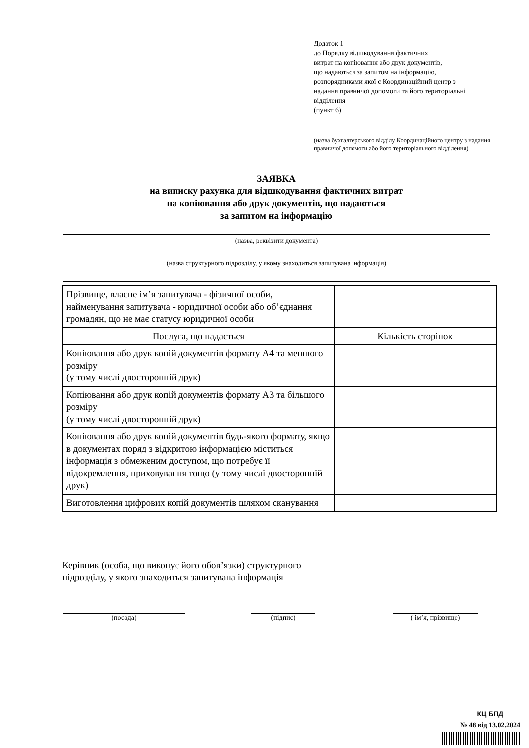Додаток 1
до Порядку відшкодування фактичних
витрат на копіювання або друк документів,
що надаються за запитом на інформацію,
розпорядниками якої є Координаційний центр з
надання правничої допомоги та його територіальні
відділення
(пункт 6)
(назва бухгалтерського відділу Координаційного центру з надання правничої допомоги або його територіального відділення)
ЗАЯВКА
на виписку рахунка для відшкодування фактичних витрат
на копіювання або друк документів, що надаються
за запитом на інформацію
(назва, реквізити документа)
(назва структурного підрозділу, у якому знаходиться запитувана інформація)
| Прізвище, власне ім’я запитувача - фізичної особи, найменування запитувача - юридичної особи або об’єднання громадян, що не має статусу юридичної особи | |
| Послуга, що надається | Кількість сторінок |
| Копіювання або друк копій документів формату А4 та меншого розміру (у тому числі двосторонній друк) | |
| Копіювання або друк копій документів формату А3 та більшого розміру (у тому числі двосторонній друк) | |
| Копіювання або друк копій документів будь-якого формату, якщо в документах поряд з відкритою інформацією міститься інформація з обмеженим доступом, що потребує її відокремлення, приховування тощо (у тому числі двосторонній друк) | |
| Виготовлення цифрових копій документів шляхом сканування | |
Керівник (особа, що виконує його обов’язки) структурного
підрозділу, у якого знаходиться запитувана інформація
(посада) (підпис) ( ім’я, прізвище)
КЦ БПД
№ 48 від 13.02.2024